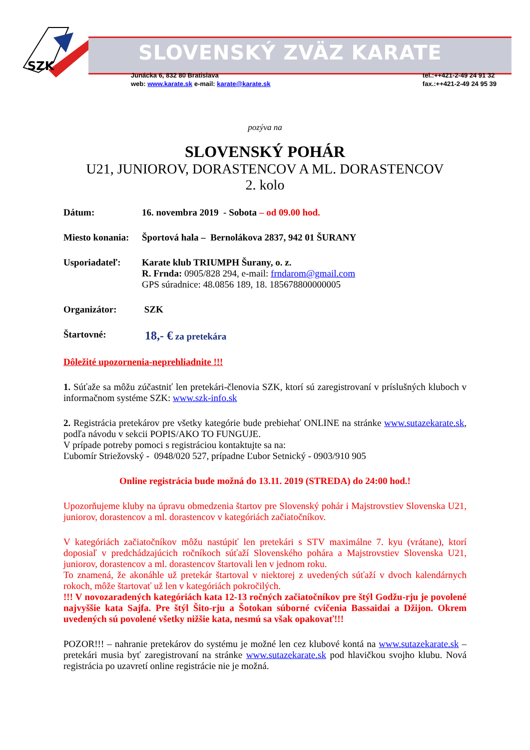SZK
SLOVENSKÝ ZVÄZ KARATE
Junácka 6, 832 80 Bratislava
web: www.karate.sk e-mail: karate@karate.sk
tel.:++421-2-49 24 91 32
fax.:++421-2-49 24 95 39
pozýva na
SLOVENSKÝ POHÁR
U21, JUNIOROV, DORASTENCOV A ML. DORASTENCOV
2. kolo
Dátum: 16. novembra 2019 - Sobota – od 09.00 hod.
Miesto konania:
Športová hala – Bernolákova 2837, 942 01 ŠURANY
Usporiadateľ: Karate klub TRIUMPH Šurany, o. z.
R. Frnda: 0905/828 294, e-mail: frndarom@gmail.com
GPS súradnice: 48.0856 189, 18. 185678800000005
Organizátor: SZK
Štartovné:
18,- € za pretekára
Dôležité upozornenia-neprehliadnite !!!
1. Súťaže sa môžu zúčastniť len pretekári-členovia SZK, ktorí sú zaregistrovaní v príslušných kluboch v informačnom systéme SZK: www.szk-info.sk
2. Registrácia pretekárov pre všetky kategórie bude prebiehať ONLINE na stránke www.sutazekarate.sk, podľa návodu v sekcii POPIS/AKO TO FUNGUJE.
V prípade potreby pomoci s registráciou kontaktujte sa na:
Ľubomír Striežovský - 0948/020 527, prípadne Ľubor Setnický - 0903/910 905
Online registrácia bude možná do 13.11. 2019 (STREDA) do 24:00 hod.!
Upozorňujeme kluby na úpravu obmedzenia štartov pre Slovenský pohár i Majstrovstiev Slovenska U21, juniorov, dorastencov a ml. dorastencov v kategóriách začiatočníkov.
V kategóriách začiatočníkov môžu nastúpiť len pretekári s STV maximálne 7. kyu (vrátane), ktorí doposiaľ v predchádzajúcich ročníkoch súťaží Slovenského pohára a Majstrovstiev Slovenska U21, juniorov, dorastencov a ml. dorastencov štartovali len v jednom roku.
To znamená, že akonáhle už pretekár štartoval v niektorej z uvedených súťaží v dvoch kalendárnych rokoch, môže štartovať už len v kategóriách pokročilých.
!!! V novozaradených kategóriách kata 12-13 ročných začiatočníkov pre štýl Godžu-rju je povolené najvyššie kata Sajfa. Pre štýl Šito-rju a Šotokan súborné cvičenia Bassaidai a Džijon. Okrem uvedených sú povolené všetky nižšie kata, nesmú sa však opakovať!!!
POZOR!!! – nahranie pretekárov do systému je možné len cez klubové kontá na www.sutazekarate.sk – pretekári musia byť zaregistrovaní na stránke www.sutazekarate.sk pod hlavičkou svojho klubu. Nová registrácia po uzavretí online registrácie nie je možná.